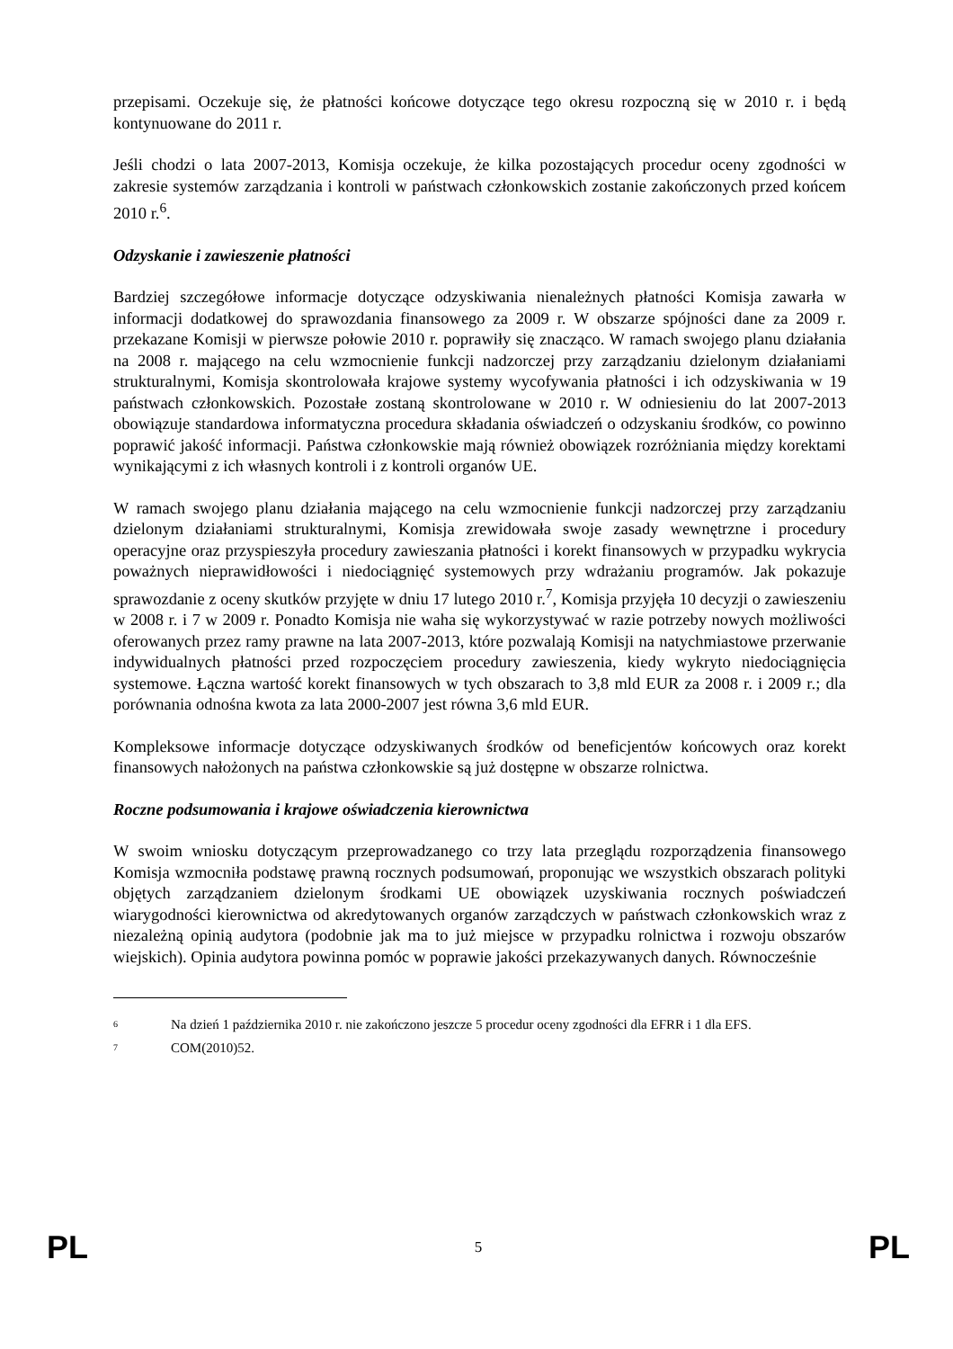przepisami. Oczekuje się, że płatności końcowe dotyczące tego okresu rozpoczną się w 2010 r. i będą kontynuowane do 2011 r.
Jeśli chodzi o lata 2007-2013, Komisja oczekuje, że kilka pozostających procedur oceny zgodności w zakresie systemów zarządzania i kontroli w państwach członkowskich zostanie zakończonych przed końcem 2010 r.<sup>6</sup>.
Odzyskanie i zawieszenie płatności
Bardziej szczegółowe informacje dotyczące odzyskiwania nienależnych płatności Komisja zawarła w informacji dodatkowej do sprawozdania finansowego za 2009 r. W obszarze spójności dane za 2009 r. przekazane Komisji w pierwsze połowie 2010 r. poprawiły się znacząco. W ramach swojego planu działania na 2008 r. mającego na celu wzmocnienie funkcji nadzorczej przy zarządzaniu dzielonym działaniami strukturalnymi, Komisja skontrolowała krajowe systemy wycofywania płatności i ich odzyskiwania w 19 państwach członkowskich. Pozostałe zostaną skontrolowane w 2010 r. W odniesieniu do lat 2007-2013 obowiązuje standardowa informatyczna procedura składania oświadczeń o odzyskaniu środków, co powinno poprawić jakość informacji. Państwa członkowskie mają również obowiązek rozróżniania między korektami wynikającymi z ich własnych kontroli i z kontroli organów UE.
W ramach swojego planu działania mającego na celu wzmocnienie funkcji nadzorczej przy zarządzaniu dzielonym działaniami strukturalnymi, Komisja zrewidowała swoje zasady wewnętrzne i procedury operacyjne oraz przyspieszyła procedury zawieszania płatności i korekt finansowych w przypadku wykrycia poważnych nieprawidłowości i niedociągnięć systemowych przy wdrażaniu programów. Jak pokazuje sprawozdanie z oceny skutków przyjęte w dniu 17 lutego 2010 r.<sup>7</sup>, Komisja przyjęła 10 decyzji o zawieszeniu w 2008 r. i 7 w 2009 r. Ponadto Komisja nie waha się wykorzystywać w razie potrzeby nowych możliwości oferowanych przez ramy prawne na lata 2007-2013, które pozwalają Komisji na natychmiastowe przerwanie indywidualnych płatności przed rozpoczęciem procedury zawieszenia, kiedy wykryto niedociągnięcia systemowe. Łączna wartość korekt finansowych w tych obszarach to 3,8 mld EUR za 2008 r. i 2009 r.; dla porównania odnośna kwota za lata 2000-2007 jest równa 3,6 mld EUR.
Kompleksowe informacje dotyczące odzyskiwanych środków od beneficjentów końcowych oraz korekt finansowych nałożonych na państwa członkowskie są już dostępne w obszarze rolnictwa.
Roczne podsumowania i krajowe oświadczenia kierownictwa
W swoim wniosku dotyczącym przeprowadzanego co trzy lata przeglądu rozporządzenia finansowego Komisja wzmocniła podstawę prawną rocznych podsumowań, proponując we wszystkich obszarach polityki objętych zarządzaniem dzielonym środkami UE obowiązek uzyskiwania rocznych poświadczeń wiarygodności kierownictwa od akredytowanych organów zarządczych w państwach członkowskich wraz z niezależną opinią audytora (podobnie jak ma to już miejsce w przypadku rolnictwa i rozwoju obszarów wiejskich). Opinia audytora powinna pomóc w poprawie jakości przekazywanych danych. Równocześnie
<sup>6</sup> Na dzień 1 października 2010 r. nie zakończono jeszcze 5 procedur oceny zgodności dla EFRR i 1 dla EFS.
<sup>7</sup> COM(2010)52.
PL 5 PL